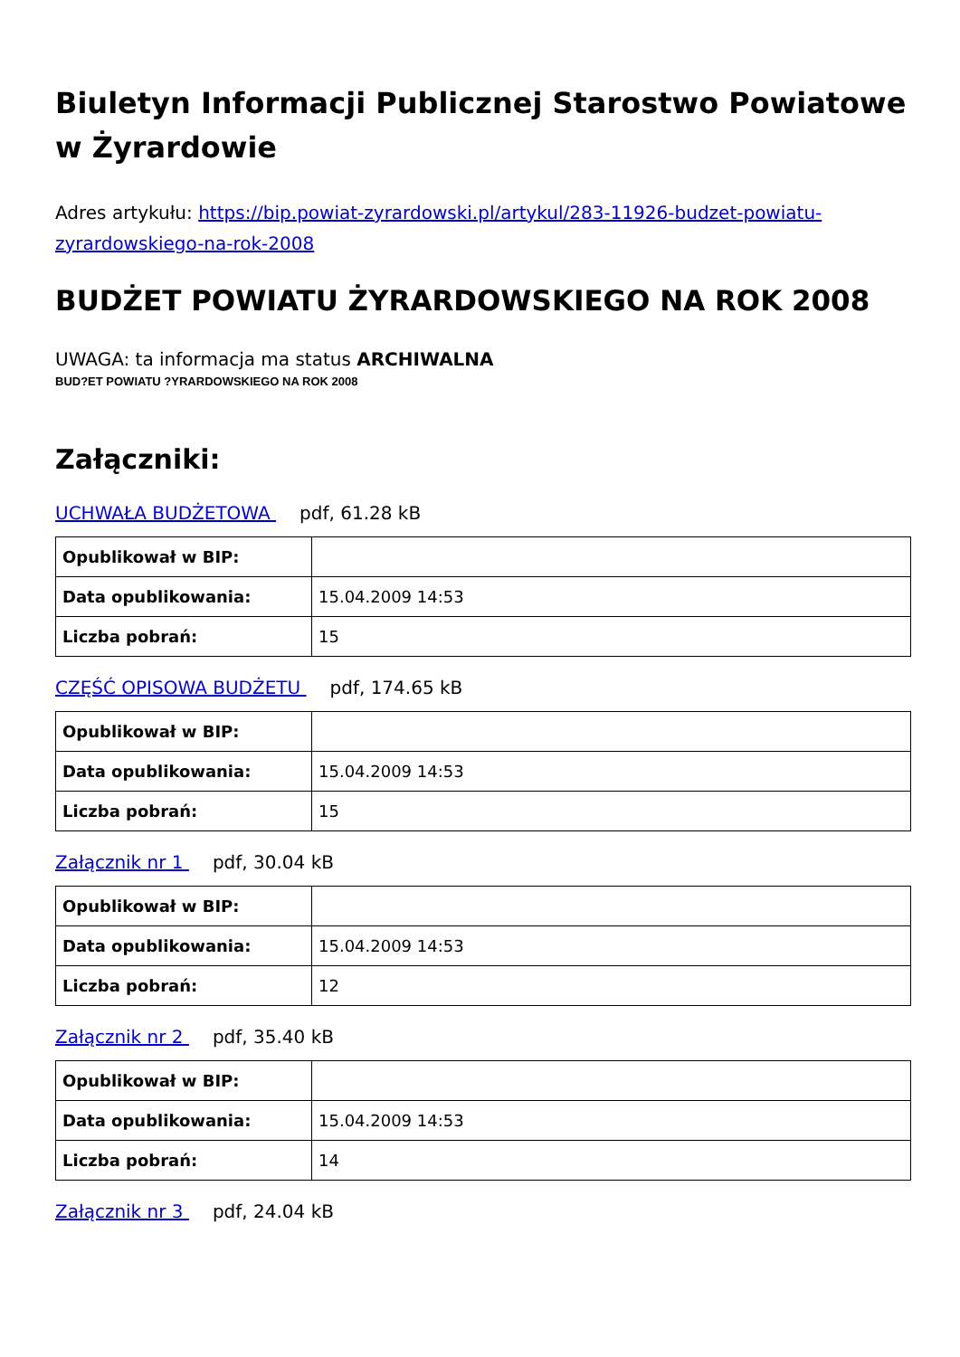Biuletyn Informacji Publicznej Starostwo Powiatowe w Żyrardowie
Adres artykułu: https://bip.powiat-zyrardowski.pl/artykul/283-11926-budzet-powiatu-zyrardowskiego-na-rok-2008
BUDŻET POWIATU ŻYRARDOWSKIEGO NA ROK 2008
UWAGA: ta informacja ma status ARCHIWALNA
BUD?ET POWIATU ?YRARDOWSKIEGO NA ROK 2008
Załączniki:
UCHWAŁA BUDŻETOWA pdf, 61.28 kB
| Opublikował w BIP: | |
| Data opublikowania: | 15.04.2009 14:53 |
| Liczba pobrań: | 15 |
CZĘŚĆ OPISOWA BUDŻETU pdf, 174.65 kB
| Opublikował w BIP: | |
| Data opublikowania: | 15.04.2009 14:53 |
| Liczba pobrań: | 15 |
Załącznik nr 1 pdf, 30.04 kB
| Opublikował w BIP: | |
| Data opublikowania: | 15.04.2009 14:53 |
| Liczba pobrań: | 12 |
Załącznik nr 2 pdf, 35.40 kB
| Opublikował w BIP: | |
| Data opublikowania: | 15.04.2009 14:53 |
| Liczba pobrań: | 14 |
Załącznik nr 3 pdf, 24.04 kB